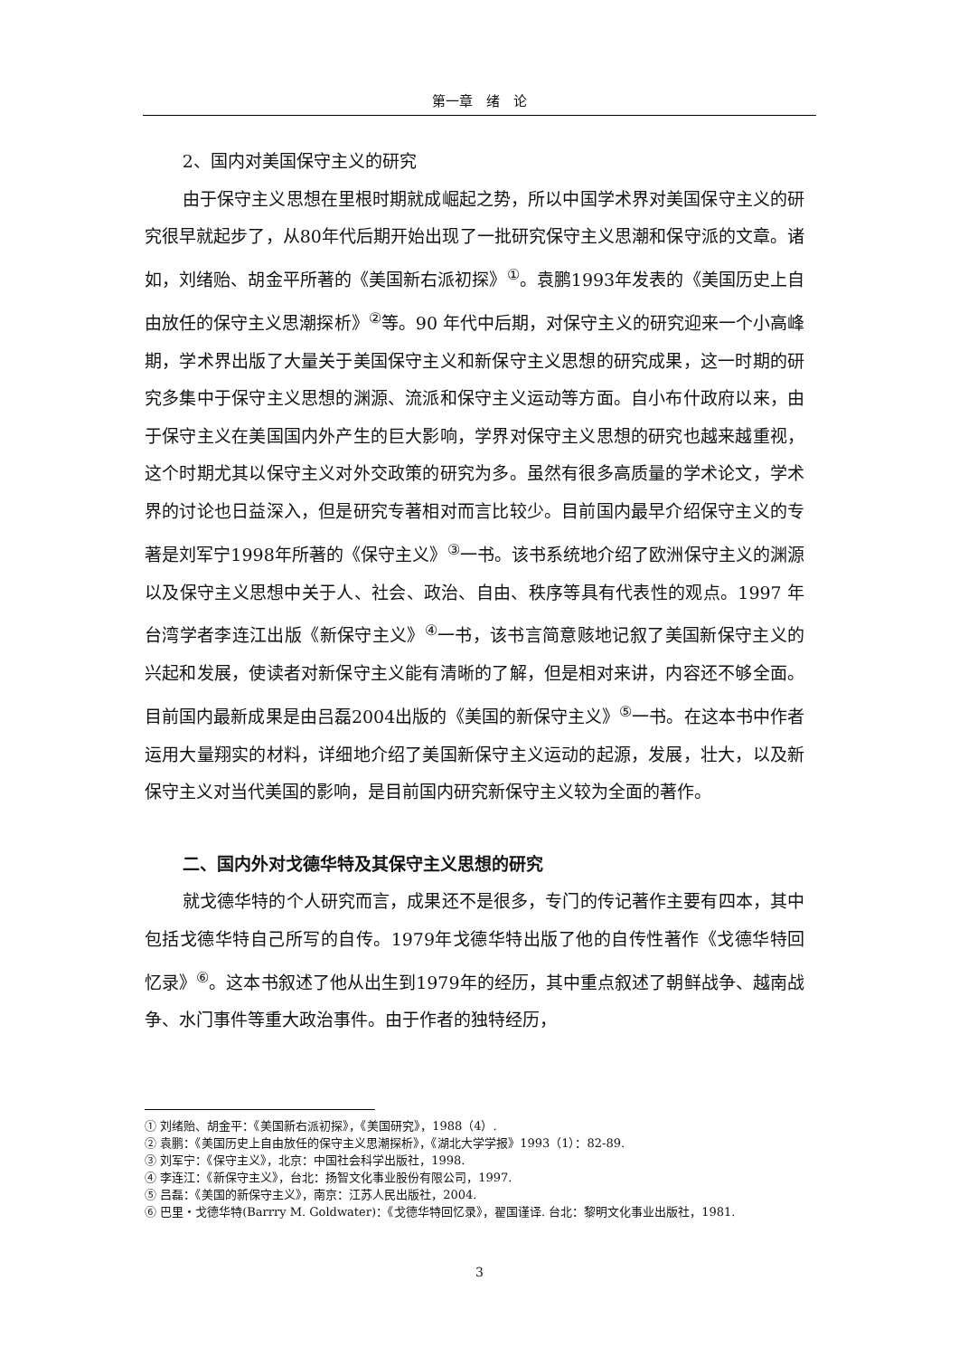第一章　绪　论
2、国内对美国保守主义的研究
由于保守主义思想在里根时期就成崛起之势，所以中国学术界对美国保守主义的研究很早就起步了，从80年代后期开始出现了一批研究保守主义思潮和保守派的文章。诸如，刘绪贻、胡金平所著的《美国新右派初探》<sup>①</sup>。袁鹏1993年发表的《美国历史上自由放任的保守主义思潮探析》<sup>②</sup>等。90 年代中后期，对保守主义的研究迎来一个小高峰期，学术界出版了大量关于美国保守主义和新保守主义思想的研究成果，这一时期的研究多集中于保守主义思想的渊源、流派和保守主义运动等方面。自小布什政府以来，由于保守主义在美国国内外产生的巨大影响，学界对保守主义思想的研究也越来越重视，这个时期尤其以保守主义对外交政策的研究为多。虽然有很多高质量的学术论文，学术界的讨论也日益深入，但是研究专著相对而言比较少。目前国内最早介绍保守主义的专著是刘军宁1998年所著的《保守主义》<sup>③</sup>一书。该书系统地介绍了欧洲保守主义的渊源以及保守主义思想中关于人、社会、政治、自由、秩序等具有代表性的观点。1997 年台湾学者李连江出版《新保守主义》<sup>④</sup>一书，该书言简意赅地记叙了美国新保守主义的兴起和发展，使读者对新保守主义能有清晰的了解，但是相对来讲，内容还不够全面。目前国内最新成果是由吕磊2004出版的《美国的新保守主义》<sup>⑤</sup>一书。在这本书中作者运用大量翔实的材料，详细地介绍了美国新保守主义运动的起源，发展，壮大，以及新保守主义对当代美国的影响，是目前国内研究新保守主义较为全面的著作。
二、国内外对戈德华特及其保守主义思想的研究
就戈德华特的个人研究而言，成果还不是很多，专门的传记著作主要有四本，其中包括戈德华特自己所写的自传。1979年戈德华特出版了他的自传性著作《戈德华特回忆录》<sup>⑥</sup>。这本书叙述了他从出生到1979年的经历，其中重点叙述了朝鲜战争、越南战争、水门事件等重大政治事件。由于作者的独特经历，
① 刘绪贻、胡金平：《美国新右派初探》，《美国研究》，1988（4）.
② 袁鹏：《美国历史上自由放任的保守主义思潮探析》，《湖北大学学报》1993（1）：82-89.
③ 刘军宁：《保守主义》，北京：中国社会科学出版社，1998.
④ 李连江：《新保守主义》，台北：扬智文化事业股份有限公司，1997.
⑤ 吕磊：《美国的新保守主义》，南京：江苏人民出版社，2004.
⑥ 巴里・戈德华特(Barrry M. Goldwater)：《戈德华特回忆录》，翟国谨译. 台北：黎明文化事业出版社，1981.
3